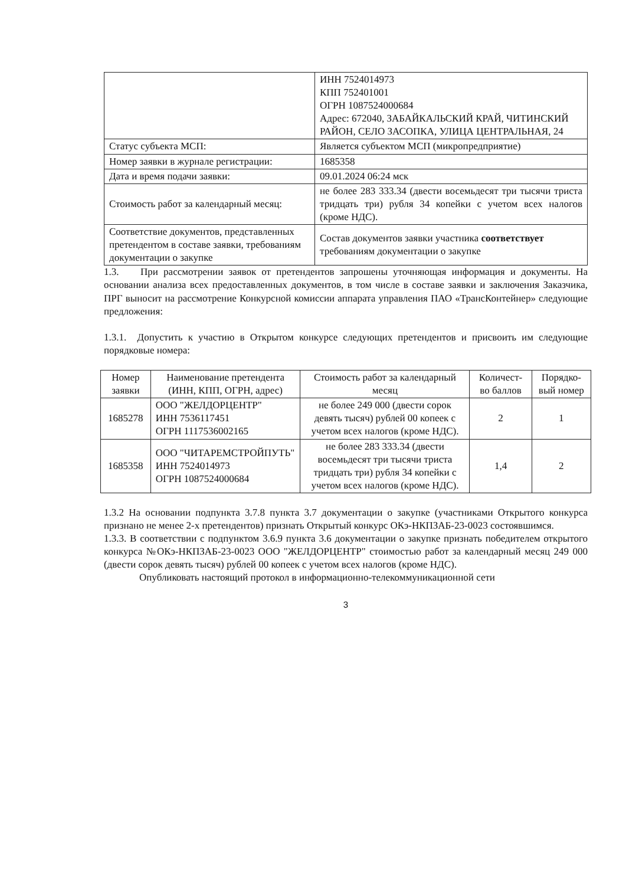| | ИНН 7524014973 КПП 752401001 ОГРН 1087524000684 Адрес: 672040, ЗАБАЙКАЛЬСКИЙ КРАЙ, ЧИТИНСКИЙ РАЙОН, СЕЛО ЗАСОПКА, УЛИЦА ЦЕНТРАЛЬНАЯ, 24 |
| Статус субъекта МСП: | Является субъектом МСП (микропредприятие) |
| Номер заявки в журнале регистрации: | 1685358 |
| Дата и время подачи заявки: | 09.01.2024 06:24 мск |
| Стоимость работ за календарный месяц: | не более 283 333.34 (двести восемьдесят три тысячи триста тридцать три) рубля 34 копейки с учетом всех налогов (кроме НДС). |
| Соответствие документов, представленных претендентом в составе заявки, требованиям документации о закупке | Состав документов заявки участника соответствует требованиям документации о закупке |
1.3. При рассмотрении заявок от претендентов запрошены уточняющая информация и документы. На основании анализа всех предоставленных документов, в том числе в составе заявки и заключения Заказчика, ПРГ выносит на рассмотрение Конкурсной комиссии аппарата управления ПАО «ТрансКонтейнер» следующие предложения:
1.3.1. Допустить к участию в Открытом конкурсе следующих претендентов и присвоить им следующие порядковые номера:
| Номер заявки | Наименование претендента (ИНН, КПП, ОГРН, адрес) | Стоимость работ за календарный месяц | Количест-во баллов | Порядко-вый номер |
| --- | --- | --- | --- | --- |
| 1685278 | ООО "ЖЕЛДОРЦЕНТР" ИНН 7536117451 ОГРН 1117536002165 | не более 249 000 (двести сорок девять тысяч) рублей 00 копеек с учетом всех налогов (кроме НДС). | 2 | 1 |
| 1685358 | ООО "ЧИТАРЕМСТРОЙПУТЬ" ИНН 7524014973 ОГРН 1087524000684 | не более 283 333.34 (двести восемьдесят три тысячи триста тридцать три) рубля 34 копейки с учетом всех налогов (кроме НДС). | 1,4 | 2 |
1.3.2 На основании подпункта 3.7.8 пункта 3.7 документации о закупке (участниками Открытого конкурса признано не менее 2-х претендентов) признать Открытый конкурс ОКэ-НКПЗАБ-23-0023 состоявшимся.
1.3.3. В соответствии с подпунктом 3.6.9 пункта 3.6 документации о закупке признать победителем открытого конкурса №ОКэ-НКПЗАБ-23-0023 ООО "ЖЕЛДОРЦЕНТР" стоимостью работ за календарный месяц 249 000 (двести сорок девять тысяч) рублей 00 копеек с учетом всех налогов (кроме НДС).
Опубликовать настоящий протокол в информационно-телекоммуникационной сети
3